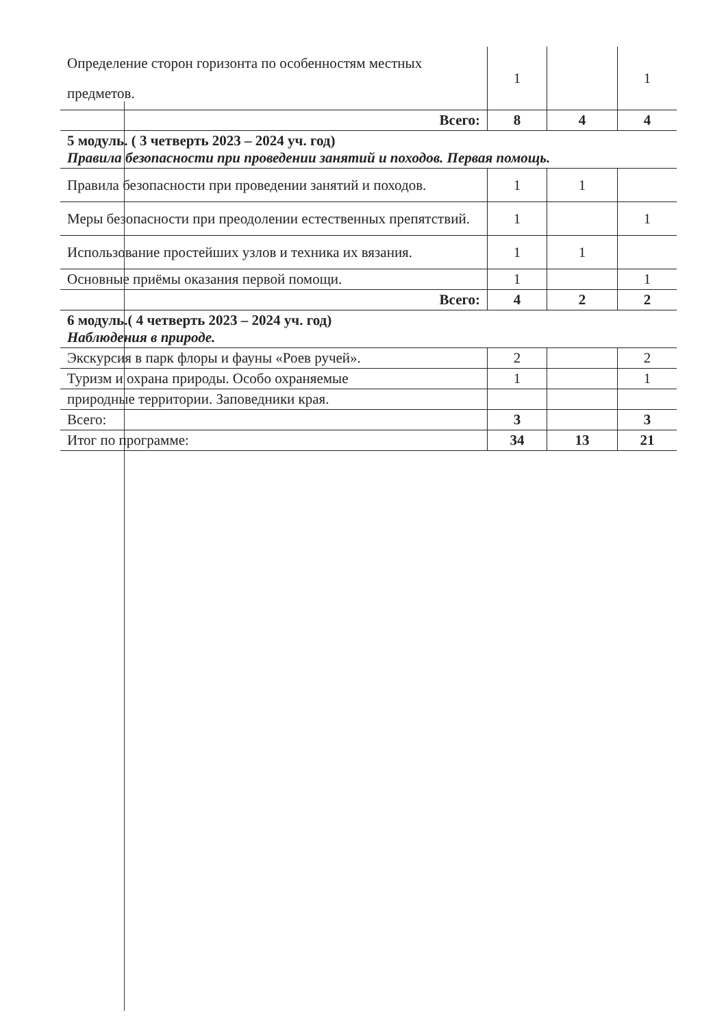| Определение сторон горизонта по особенностям местных предметов. | 1 | | 1 |
| Всего: | 8 | 4 | 4 |
| 5 модуль. ( 3 четверть 2023 – 2024 уч. год) Правила безопасности при проведении занятий и походов. Первая помощь. | | | |
| Правила безопасности при проведении занятий и походов. | 1 | 1 | |
| Меры безопасности при преодолении естественных препятствий. | 1 | | 1 |
| Использование простейших узлов и техника их вязания. | 1 | 1 | |
| Основные приёмы оказания первой помощи. | 1 | | 1 |
| Всего: | 4 | 2 | 2 |
| 6 модуль.( 4 четверть 2023 – 2024 уч. год) Наблюдения в природе. | | | |
| Экскурсия в парк флоры и фауны «Роев ручей». | 2 | | 2 |
| Туризм и охрана природы. Особо охраняемые | 1 | | 1 |
| природные территории. Заповедники края. | | | |
| Всего: | 3 | | 3 |
| Итог по программе: | 34 | 13 | 21 |